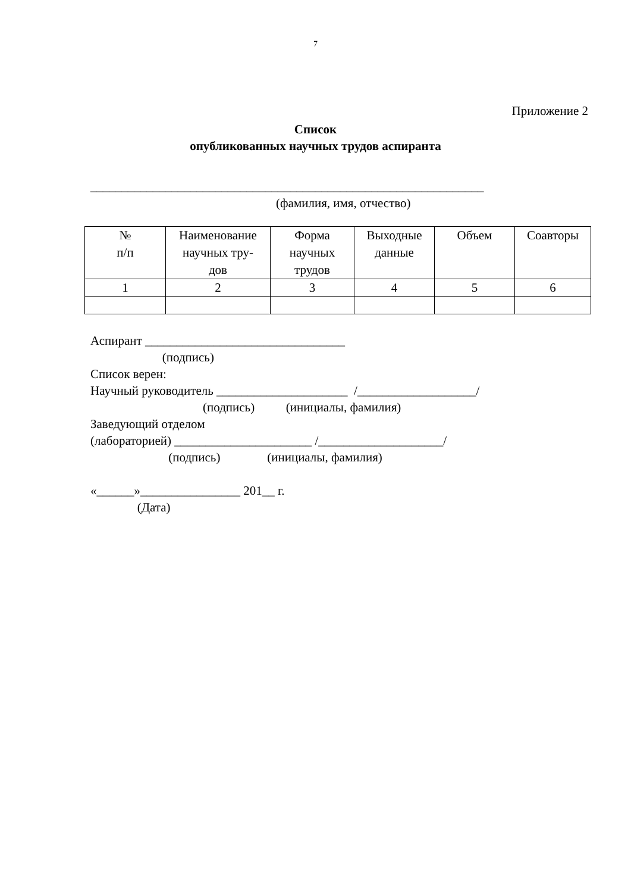7
Приложение 2
Список
опубликованных научных трудов аспиранта
_______________________________________________________________
(фамилия, имя, отчество)
| № п/п | Наименование научных тру- дов | Форма научных трудов | Выходные данные | Объем | Соавторы |
| --- | --- | --- | --- | --- | --- |
| 1 | 2 | 3 | 4 | 5 | 6 |
Аспирант ________________________________
                       (подпись)
Список верен:
Научный руководитель _____________________  /___________________/
                                    (подпись)          (инициалы, фамилия)
Заведующий отделом
(лабораторией) ______________________ /____________________/
                         (подпись)               (инициалы, фамилия)

«______»________________ 201__ г.
               (Дата)